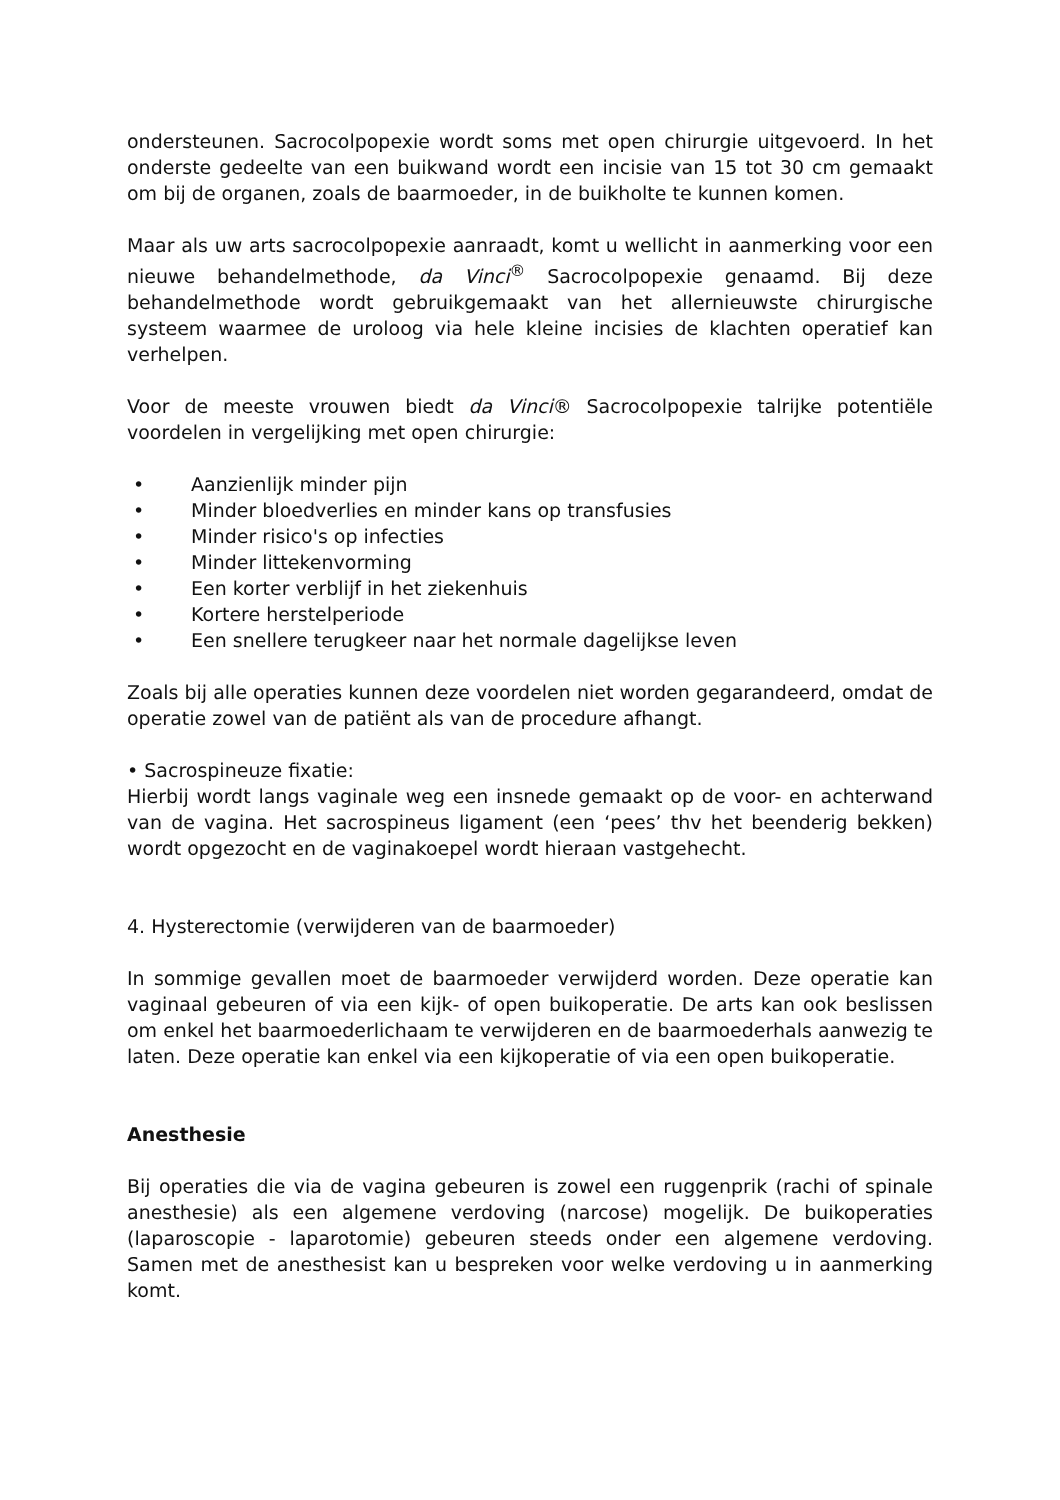ondersteunen. Sacrocolpopexie wordt soms met open chirurgie uitgevoerd. In het onderste gedeelte van een buikwand wordt een incisie van 15 tot 30 cm gemaakt om bij de organen, zoals de baarmoeder, in de buikholte te kunnen komen.
Maar als uw arts sacrocolpopexie aanraadt, komt u wellicht in aanmerking voor een nieuwe behandelmethode, da Vinci<sup>®</sup> Sacrocolpopexie genaamd. Bij deze behandelmethode wordt gebruikgemaakt van het allernieuwste chirurgische systeem waarmee de uroloog via hele kleine incisies de klachten operatief kan verhelpen.
Voor de meeste vrouwen biedt da Vinci® Sacrocolpopexie talrijke potentiële voordelen in vergelijking met open chirurgie:
• Aanzienlijk minder pijn
• Minder bloedverlies en minder kans op transfusies
• Minder risico's op infecties
• Minder littekenvorming
• Een korter verblijf in het ziekenhuis
• Kortere herstelperiode
• Een snellere terugkeer naar het normale dagelijkse leven
Zoals bij alle operaties kunnen deze voordelen niet worden gegarandeerd, omdat de operatie zowel van de patiënt als van de procedure afhangt.
• Sacrospineuze fixatie:
Hierbij wordt langs vaginale weg een insnede gemaakt op de voor- en achterwand van de vagina. Het sacrospineus ligament (een ‘pees’ thv het beenderig bekken) wordt opgezocht en de vaginakoepel wordt hieraan vastgehecht.
4. Hysterectomie (verwijderen van de baarmoeder)
In sommige gevallen moet de baarmoeder verwijderd worden. Deze operatie kan vaginaal gebeuren of via een kijk- of open buikoperatie. De arts kan ook beslissen om enkel het baarmoederlichaam te verwijderen en de baarmoederhals aanwezig te laten. Deze operatie kan enkel via een kijkoperatie of via een open buikoperatie.
Anesthesie
Bij operaties die via de vagina gebeuren is zowel een ruggenprik (rachi of spinale anesthesie) als een algemene verdoving (narcose) mogelijk. De buikoperaties (laparoscopie - laparotomie) gebeuren steeds onder een algemene verdoving. Samen met de anesthesist kan u bespreken voor welke verdoving u in aanmerking komt.